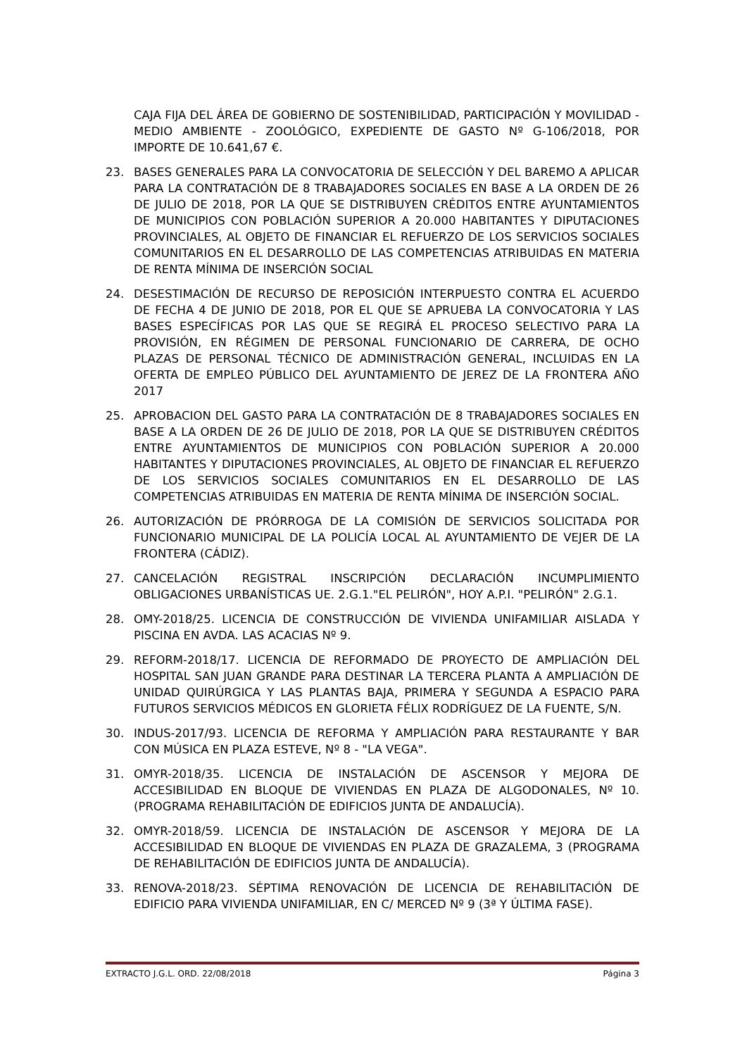CAJA FIJA DEL ÁREA DE GOBIERNO DE SOSTENIBILIDAD, PARTICIPACIÓN Y MOVILIDAD - MEDIO AMBIENTE - ZOOLÓGICO, EXPEDIENTE DE GASTO Nº G-106/2018, POR IMPORTE DE 10.641,67 €.
23. BASES GENERALES PARA LA CONVOCATORIA DE SELECCIÓN Y DEL BAREMO A APLICAR PARA LA CONTRATACIÓN DE 8 TRABAJADORES SOCIALES EN BASE A LA ORDEN DE 26 DE JULIO DE 2018, POR LA QUE SE DISTRIBUYEN CRÉDITOS ENTRE AYUNTAMIENTOS DE MUNICIPIOS CON POBLACIÓN SUPERIOR A 20.000 HABITANTES Y DIPUTACIONES PROVINCIALES, AL OBJETO DE FINANCIAR EL REFUERZO DE LOS SERVICIOS SOCIALES COMUNITARIOS EN EL DESARROLLO DE LAS COMPETENCIAS ATRIBUIDAS EN MATERIA DE RENTA MÍNIMA DE INSERCIÓN SOCIAL
24. DESESTIMACIÓN DE RECURSO DE REPOSICIÓN INTERPUESTO CONTRA EL ACUERDO DE FECHA 4 DE JUNIO DE 2018, POR EL QUE SE APRUEBA LA CONVOCATORIA Y LAS BASES ESPECÍFICAS POR LAS QUE SE REGIRÁ EL PROCESO SELECTIVO PARA LA PROVISIÓN, EN RÉGIMEN DE PERSONAL FUNCIONARIO DE CARRERA, DE OCHO PLAZAS DE PERSONAL TÉCNICO DE ADMINISTRACIÓN GENERAL, INCLUIDAS EN LA OFERTA DE EMPLEO PÚBLICO DEL AYUNTAMIENTO DE JEREZ DE LA FRONTERA AÑO 2017
25. APROBACION DEL GASTO PARA LA CONTRATACIÓN DE 8 TRABAJADORES SOCIALES EN BASE A LA ORDEN DE 26 DE JULIO DE 2018, POR LA QUE SE DISTRIBUYEN CRÉDITOS ENTRE AYUNTAMIENTOS DE MUNICIPIOS CON POBLACIÓN SUPERIOR A 20.000 HABITANTES Y DIPUTACIONES PROVINCIALES, AL OBJETO DE FINANCIAR EL REFUERZO DE LOS SERVICIOS SOCIALES COMUNITARIOS EN EL DESARROLLO DE LAS COMPETENCIAS ATRIBUIDAS EN MATERIA DE RENTA MÍNIMA DE INSERCIÓN SOCIAL.
26. AUTORIZACIÓN DE PRÓRROGA DE LA COMISIÓN DE SERVICIOS SOLICITADA POR FUNCIONARIO MUNICIPAL DE LA POLICÍA LOCAL AL AYUNTAMIENTO DE VEJER DE LA FRONTERA (CÁDIZ).
27. CANCELACIÓN REGISTRAL INSCRIPCIÓN DECLARACIÓN INCUMPLIMIENTO OBLIGACIONES URBANÍSTICAS UE. 2.G.1."EL PELIRÓN", HOY A.P.I. "PELIRÓN" 2.G.1.
28. OMY-2018/25. LICENCIA DE CONSTRUCCIÓN DE VIVIENDA UNIFAMILIAR AISLADA Y PISCINA EN AVDA. LAS ACACIAS Nº 9.
29. REFORM-2018/17. LICENCIA DE REFORMADO DE PROYECTO DE AMPLIACIÓN DEL HOSPITAL SAN JUAN GRANDE PARA DESTINAR LA TERCERA PLANTA A AMPLIACIÓN DE UNIDAD QUIRÚRGICA Y LAS PLANTAS BAJA, PRIMERA Y SEGUNDA A ESPACIO PARA FUTUROS SERVICIOS MÉDICOS EN GLORIETA FÉLIX RODRÍGUEZ DE LA FUENTE, S/N.
30. INDUS-2017/93. LICENCIA DE REFORMA Y AMPLIACIÓN PARA RESTAURANTE Y BAR CON MÚSICA EN PLAZA ESTEVE, Nº 8 - "LA VEGA".
31. OMYR-2018/35. LICENCIA DE INSTALACIÓN DE ASCENSOR Y MEJORA DE ACCESIBILIDAD EN BLOQUE DE VIVIENDAS EN PLAZA DE ALGODONALES, Nº 10. (PROGRAMA REHABILITACIÓN DE EDIFICIOS JUNTA DE ANDALUCÍA).
32. OMYR-2018/59. LICENCIA DE INSTALACIÓN DE ASCENSOR Y MEJORA DE LA ACCESIBILIDAD EN BLOQUE DE VIVIENDAS EN PLAZA DE GRAZALEMA, 3 (PROGRAMA DE REHABILITACIÓN DE EDIFICIOS JUNTA DE ANDALUCÍA).
33. RENOVA-2018/23. SÉPTIMA RENOVACIÓN DE LICENCIA DE REHABILITACIÓN DE EDIFICIO PARA VIVIENDA UNIFAMILIAR, EN C/ MERCED Nº 9 (3ª Y ÚLTIMA FASE).
EXTRACTO J.G.L. ORD. 22/08/2018 Página 3